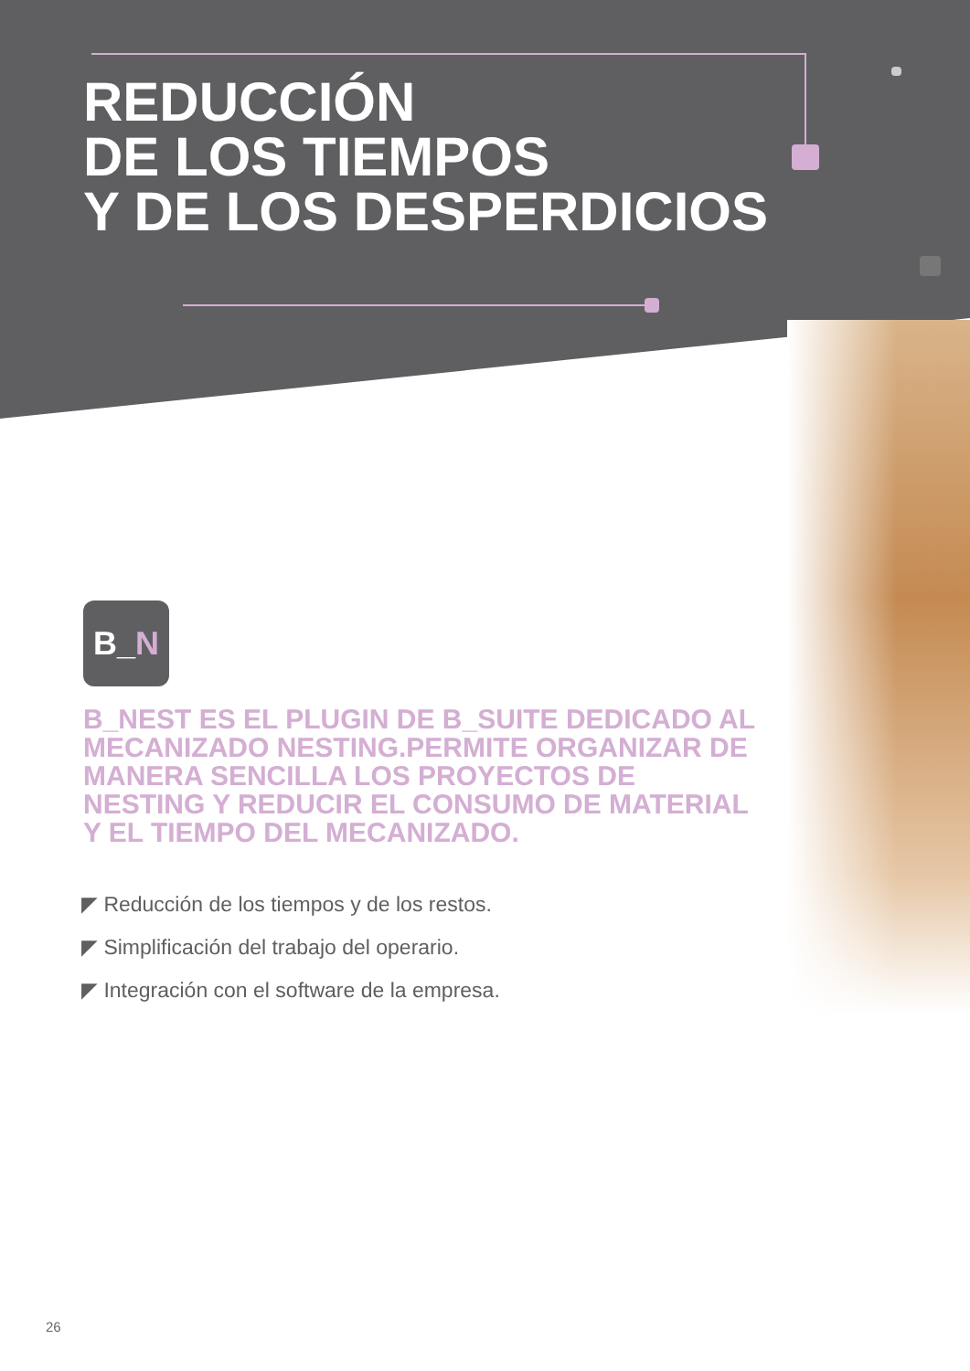REDUCCIÓN
DE LOS TIEMPOS
Y DE LOS DESPERDICIOS
B_N
B_NEST ES EL PLUGIN DE B_SUITE DEDICADO AL MECANIZADO NESTING.PERMITE ORGANIZAR DE MANERA SENCILLA LOS PROYECTOS DE NESTING Y REDUCIR EL CONSUMO DE MATERIAL Y EL TIEMPO DEL MECANIZADO.
◤ Reducción de los tiempos y de los restos.
◤ Simplificación del trabajo del operario.
◤ Integración con el software de la empresa.
26